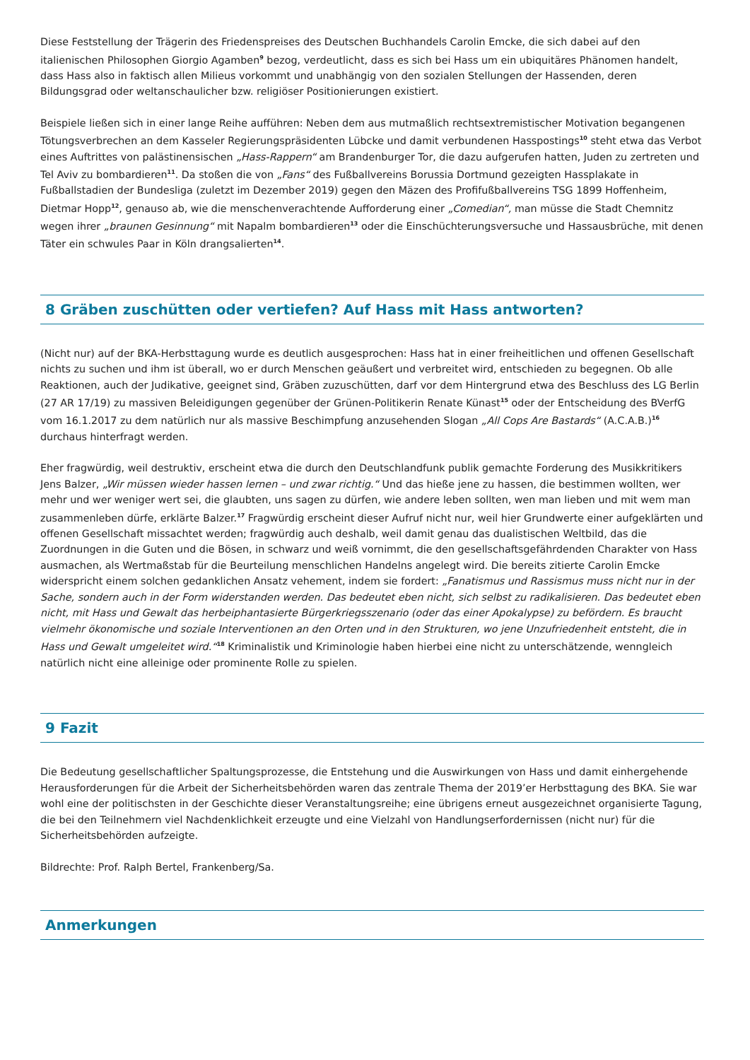Diese Feststellung der Trägerin des Friedenspreises des Deutschen Buchhandels Carolin Emcke, die sich dabei auf den italienischen Philosophen Giorgio Agamben<sup>9</sup> bezog, verdeutlicht, dass es sich bei Hass um ein ubiquitäres Phänomen handelt, dass Hass also in faktisch allen Milieus vorkommt und unabhängig von den sozialen Stellungen der Hassenden, deren Bildungsgrad oder weltanschaulicher bzw. religiöser Positionierungen existiert.
Beispiele ließen sich in einer lange Reihe aufführen: Neben dem aus mutmaßlich rechtsextremistischer Motivation begangenen Tötungsverbrechen an dem Kasseler Regierungspräsidenten Lübcke und damit verbundenen Hasspostings<sup>10</sup> steht etwa das Verbot eines Auftrittes von palästinensischen „Hass-Rappern“ am Brandenburger Tor, die dazu aufgerufen hatten, Juden zu zertreten und Tel Aviv zu bombardieren<sup>11</sup>. Da stoßen die von „Fans“ des Fußballvereins Borussia Dortmund gezeigten Hassplakate in Fußballstadien der Bundesliga (zuletzt im Dezember 2019) gegen den Mäzen des Profifußballvereins TSG 1899 Hoffenheim, Dietmar Hopp<sup>12</sup>, genauso ab, wie die menschenverachtende Aufforderung einer „Comedian“, man müsse die Stadt Chemnitz wegen ihrer „braunen Gesinnung“ mit Napalm bombardieren<sup>13</sup> oder die Einschüchterungsversuche und Hassausbrüche, mit denen Täter ein schwules Paar in Köln drangsalierten<sup>14</sup>.
8 Gräben zuschütten oder vertiefen? Auf Hass mit Hass antworten?
(Nicht nur) auf der BKA-Herbsttagung wurde es deutlich ausgesprochen: Hass hat in einer freiheitlichen und offenen Gesellschaft nichts zu suchen und ihm ist überall, wo er durch Menschen geäußert und verbreitet wird, entschieden zu begegnen. Ob alle Reaktionen, auch der Judikative, geeignet sind, Gräben zuzuschütten, darf vor dem Hintergrund etwa des Beschluss des LG Berlin (27 AR 17/19) zu massiven Beleidigungen gegenüber der Grünen-Politikerin Renate Künast<sup>15</sup> oder der Entscheidung des BVerfG vom 16.1.2017 zu dem natürlich nur als massive Beschimpfung anzusehenden Slogan „All Cops Are Bastards“ (A.C.A.B.)<sup>16</sup> durchaus hinterfragt werden.
Eher fragwürdig, weil destruktiv, erscheint etwa die durch den Deutschlandfunk publik gemachte Forderung des Musikkritikers Jens Balzer, „Wir müssen wieder hassen lernen – und zwar richtig.“ Und das hieße jene zu hassen, die bestimmen wollten, wer mehr und wer weniger wert sei, die glaubten, uns sagen zu dürfen, wie andere leben sollten, wen man lieben und mit wem man zusammenleben dürfe, erklärte Balzer.<sup>17</sup> Fragwürdig erscheint dieser Aufruf nicht nur, weil hier Grundwerte einer aufgeklärten und offenen Gesellschaft missachtet werden; fragwürdig auch deshalb, weil damit genau das dualistischen Weltbild, das die Zuordnungen in die Guten und die Bösen, in schwarz und weiß vornimmt, die den gesellschaftsgefährdenden Charakter von Hass ausmachen, als Wertmaßstab für die Beurteilung menschlichen Handelns angelegt wird. Die bereits zitierte Carolin Emcke widerspricht einem solchen gedanklichen Ansatz vehement, indem sie fordert: „Fanatismus und Rassismus muss nicht nur in der Sache, sondern auch in der Form widerstanden werden. Das bedeutet eben nicht, sich selbst zu radikalisieren. Das bedeutet eben nicht, mit Hass und Gewalt das herbeiphantasierte Bürgerkriegsszenario (oder das einer Apokalypse) zu befördern. Es braucht vielmehr ökonomische und soziale Interventionen an den Orten und in den Strukturen, wo jene Unzufriedenheit entsteht, die in Hass und Gewalt umgeleitet wird.“<sup>18</sup> Kriminalistik und Kriminologie haben hierbei eine nicht zu unterschätzende, wenngleich natürlich nicht eine alleinige oder prominente Rolle zu spielen.
9 Fazit
Die Bedeutung gesellschaftlicher Spaltungsprozesse, die Entstehung und die Auswirkungen von Hass und damit einhergehende Herausforderungen für die Arbeit der Sicherheitsbehörden waren das zentrale Thema der 2019’er Herbsttagung des BKA. Sie war wohl eine der politischsten in der Geschichte dieser Veranstaltungsreihe; eine übrigens erneut ausgezeichnet organisierte Tagung, die bei den Teilnehmern viel Nachdenklichkeit erzeugte und eine Vielzahl von Handlungserfordernissen (nicht nur) für die Sicherheitsbehörden aufzeigte.
Bildrechte: Prof. Ralph Bertel, Frankenberg/Sa.
Anmerkungen